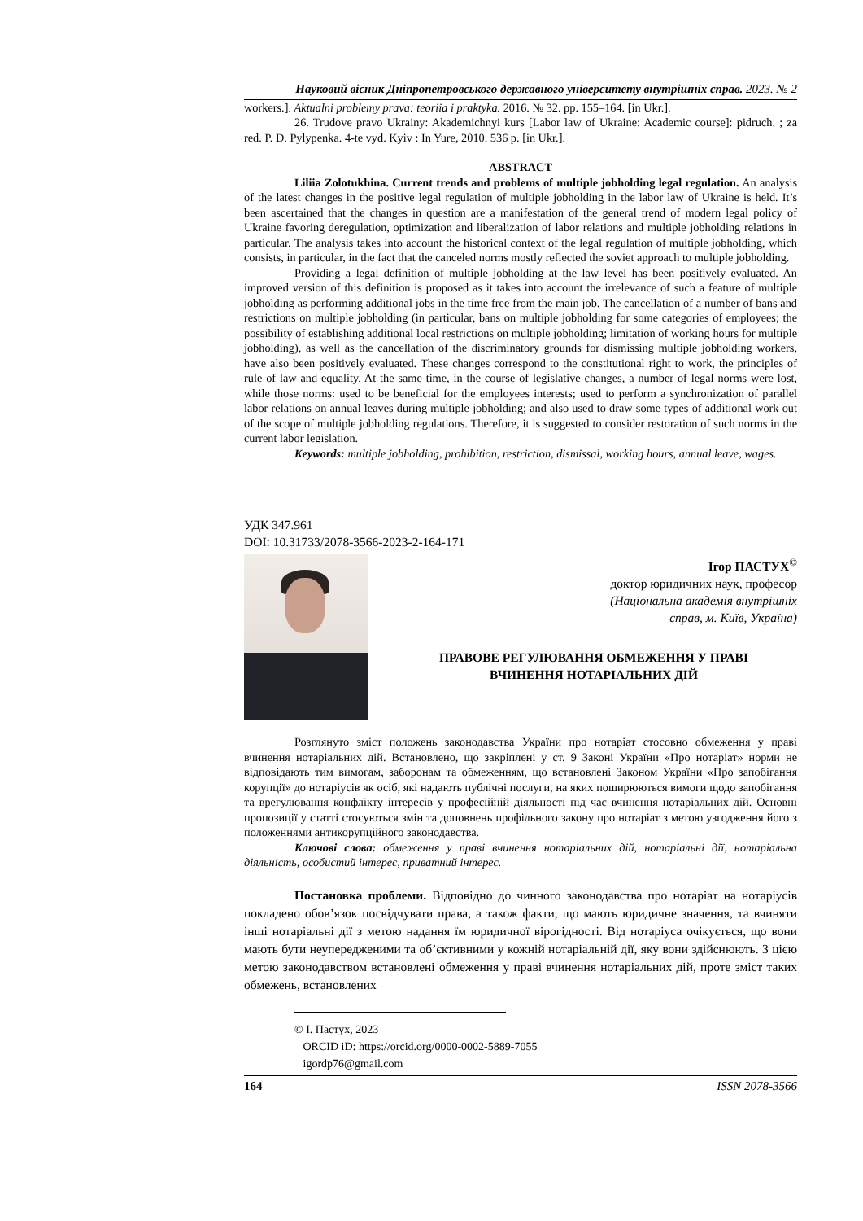Науковий вісник Дніпропетровського державного університету внутрішніх справ. 2023. № 2
workers.]. Aktualni problemy prava: teoriia i praktyka. 2016. № 32. pp. 155–164. [in Ukr.].
26. Trudove pravo Ukrainy: Akademichnyi kurs [Labor law of Ukraine: Academic course]: pidruch. ; za red. P. D. Pylypenka. 4-te vyd. Kyiv : In Yure, 2010. 536 p. [in Ukr.].
ABSTRACT
Liliia Zolotukhina. Current trends and problems of multiple jobholding legal regulation. An analysis of the latest changes in the positive legal regulation of multiple jobholding in the labor law of Ukraine is held. It’s been ascertained that the changes in question are a manifestation of the general trend of modern legal policy of Ukraine favoring deregulation, optimization and liberalization of labor relations and multiple jobholding relations in particular. The analysis takes into account the historical context of the legal regulation of multiple jobholding, which consists, in particular, in the fact that the canceled norms mostly reflected the soviet approach to multiple jobholding.
Providing a legal definition of multiple jobholding at the law level has been positively evaluated. An improved version of this definition is proposed as it takes into account the irrelevance of such a feature of multiple jobholding as performing additional jobs in the time free from the main job. The cancellation of a number of bans and restrictions on multiple jobholding (in particular, bans on multiple jobholding for some categories of employees; the possibility of establishing additional local restrictions on multiple jobholding; limitation of working hours for multiple jobholding), as well as the cancellation of the discriminatory grounds for dismissing multiple jobholding workers, have also been positively evaluated. These changes correspond to the constitutional right to work, the principles of rule of law and equality. At the same time, in the course of legislative changes, a number of legal norms were lost, while those norms: used to be beneficial for the employees interests; used to perform a synchronization of parallel labor relations on annual leaves during multiple jobholding; and also used to draw some types of additional work out of the scope of multiple jobholding regulations. Therefore, it is suggested to consider restoration of such norms in the current labor legislation.
Keywords: multiple jobholding, prohibition, restriction, dismissal, working hours, annual leave, wages.
УДК 347.961
DOI: 10.31733/2078-3566-2023-2-164-171
Ігор ПАСТУХ<sup>©</sup>
доктор юридичних наук, професор
(Національна академія внутрішніх
справ, м. Київ, Україна)
ПРАВОВЕ РЕГУЛЮВАННЯ ОБМЕЖЕННЯ У ПРАВІ
ВЧИНЕННЯ НОТАРІАЛЬНИХ ДІЙ
Розглянуто зміст положень законодавства України про нотаріат стосовно обмеження у праві вчинення нотаріальних дій. Встановлено, що закріплені у ст. 9 Законі України «Про нотаріат» норми не відповідають тим вимогам, заборонам та обмеженням, що встановлені Законом України «Про запобігання корупції» до нотаріусів як осіб, які надають публічні послуги, на яких поширюються вимоги щодо запобігання та врегулювання конфлікту інтересів у професійній діяльності під час вчинення нотаріальних дій. Основні пропозиції у статті стосуються змін та доповнень профільного закону про нотаріат з метою узгодження його з положеннями антикорупційного законодавства.
Ключові слова: обмеження у праві вчинення нотаріальних дій, нотаріальні дії, нотаріальна діяльність, особистий інтерес, приватний інтерес.
Постановка проблеми. Відповідно до чинного законодавства про нотаріат на нотаріусів покладено обов’язок посвідчувати права, а також факти, що мають юридичне значення, та вчиняти інші нотаріальні дії з метою надання їм юридичної вірогідності. Від нотаріуса очікується, що вони мають бути неупередженими та об’єктивними у кожній нотаріальній дії, яку вони здійснюють. З цією метою законодавством встановлені обмеження у праві вчинення нотаріальних дій, проте зміст таких обмежень, встановлених
© І. Пастух, 2023
ORCID iD: https://orcid.org/0000-0002-5889-7055
igordp76@gmail.com
164 ISSN 2078-3566